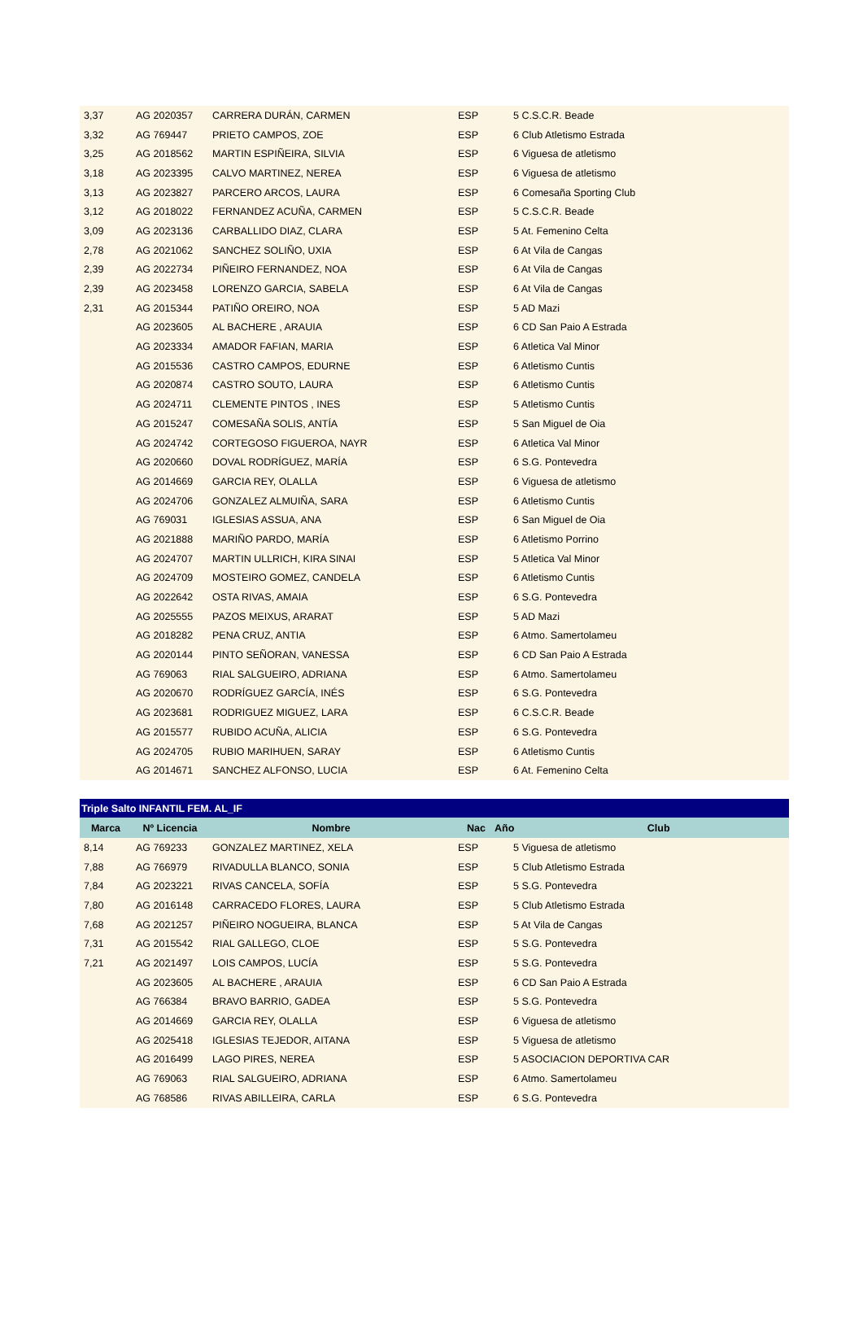| 3,37 | AG 2020357 | CARRERA DURÁN, CARMEN | ESP | 5 C.S.C.R. Beade |
| 3,32 | AG 769447 | PRIETO CAMPOS, ZOE | ESP | 6 Club Atletismo Estrada |
| 3,25 | AG 2018562 | MARTIN ESPIÑEIRA, SILVIA | ESP | 6 Viguesa de atletismo |
| 3,18 | AG 2023395 | CALVO MARTINEZ, NEREA | ESP | 6 Viguesa de atletismo |
| 3,13 | AG 2023827 | PARCERO ARCOS, LAURA | ESP | 6 Comesaña Sporting Club |
| 3,12 | AG 2018022 | FERNANDEZ ACUÑA, CARMEN | ESP | 5 C.S.C.R. Beade |
| 3,09 | AG 2023136 | CARBALLIDO DIAZ, CLARA | ESP | 5 At. Femenino Celta |
| 2,78 | AG 2021062 | SANCHEZ SOLIÑO, UXIA | ESP | 6 At Vila de Cangas |
| 2,39 | AG 2022734 | PIÑEIRO FERNANDEZ, NOA | ESP | 6 At Vila de Cangas |
| 2,39 | AG 2023458 | LORENZO GARCIA, SABELA | ESP | 6 At Vila de Cangas |
| 2,31 | AG 2015344 | PATIÑO OREIRO, NOA | ESP | 5 AD Mazi |
| | AG 2023605 | AL BACHERE , ARAUIA | ESP | 6 CD San Paio A Estrada |
| | AG 2023334 | AMADOR FAFIAN, MARIA | ESP | 6 Atletica Val Minor |
| | AG 2015536 | CASTRO CAMPOS, EDURNE | ESP | 6 Atletismo Cuntis |
| | AG 2020874 | CASTRO SOUTO, LAURA | ESP | 6 Atletismo Cuntis |
| | AG 2024711 | CLEMENTE PINTOS , INES | ESP | 5 Atletismo Cuntis |
| | AG 2015247 | COMESAÑA SOLIS, ANTÍA | ESP | 5 San Miguel de Oia |
| | AG 2024742 | CORTEGOSO FIGUEROA, NAYR | ESP | 6 Atletica Val Minor |
| | AG 2020660 | DOVAL RODRÍGUEZ, MARÍA | ESP | 6 S.G. Pontevedra |
| | AG 2014669 | GARCIA REY, OLALLA | ESP | 6 Viguesa de atletismo |
| | AG 2024706 | GONZALEZ ALMUIÑA, SARA | ESP | 6 Atletismo Cuntis |
| | AG 769031 | IGLESIAS ASSUA, ANA | ESP | 6 San Miguel de Oia |
| | AG 2021888 | MARIÑO PARDO, MARÍA | ESP | 6 Atletismo Porrino |
| | AG 2024707 | MARTIN ULLRICH, KIRA SINAI | ESP | 5 Atletica Val Minor |
| | AG 2024709 | MOSTEIRO GOMEZ, CANDELA | ESP | 6 Atletismo Cuntis |
| | AG 2022642 | OSTA RIVAS, AMAIA | ESP | 6 S.G. Pontevedra |
| | AG 2025555 | PAZOS MEIXUS, ARARAT | ESP | 5 AD Mazi |
| | AG 2018282 | PENA CRUZ, ANTIA | ESP | 6 Atmo. Samertolameu |
| | AG 2020144 | PINTO SEÑORAN, VANESSA | ESP | 6 CD San Paio A Estrada |
| | AG 769063 | RIAL SALGUEIRO, ADRIANA | ESP | 6 Atmo. Samertolameu |
| | AG 2020670 | RODRÍGUEZ GARCÍA, INÉS | ESP | 6 S.G. Pontevedra |
| | AG 2023681 | RODRIGUEZ MIGUEZ, LARA | ESP | 6 C.S.C.R. Beade |
| | AG 2015577 | RUBIDO ACUÑA, ALICIA | ESP | 6 S.G. Pontevedra |
| | AG 2024705 | RUBIO MARIHUEN, SARAY | ESP | 6 Atletismo Cuntis |
| | AG 2014671 | SANCHEZ ALFONSO, LUCIA | ESP | 6 At. Femenino Celta |
| Triple Salto INFANTIL FEM. AL_IF | | | | | |
| Marca | Nº Licencia | Nombre | Nac | Año Club | |
| 8,14 | AG 769233 | GONZALEZ MARTINEZ, XELA | ESP | | 5 Viguesa de atletismo |
| 7,88 | AG 766979 | RIVADULLA BLANCO, SONIA | ESP | | 5 Club Atletismo Estrada |
| 7,84 | AG 2023221 | RIVAS CANCELA, SOFÍA | ESP | | 5 S.G. Pontevedra |
| 7,80 | AG 2016148 | CARRACEDO FLORES, LAURA | ESP | | 5 Club Atletismo Estrada |
| 7,68 | AG 2021257 | PIÑEIRO NOGUEIRA, BLANCA | ESP | | 5 At Vila de Cangas |
| 7,31 | AG 2015542 | RIAL GALLEGO, CLOE | ESP | | 5 S.G. Pontevedra |
| 7,21 | AG 2021497 | LOIS CAMPOS, LUCÍA | ESP | | 5 S.G. Pontevedra |
| | AG 2023605 | AL BACHERE , ARAUIA | ESP | | 6 CD San Paio A Estrada |
| | AG 766384 | BRAVO BARRIO, GADEA | ESP | | 5 S.G. Pontevedra |
| | AG 2014669 | GARCIA REY, OLALLA | ESP | | 6 Viguesa de atletismo |
| | AG 2025418 | IGLESIAS TEJEDOR, AITANA | ESP | | 5 Viguesa de atletismo |
| | AG 2016499 | LAGO PIRES, NEREA | ESP | | 5 ASOCIACION DEPORTIVA CAR |
| | AG 769063 | RIAL SALGUEIRO, ADRIANA | ESP | | 6 Atmo. Samertolameu |
| | AG 768586 | RIVAS ABILLEIRA, CARLA | ESP | | 6 S.G. Pontevedra |